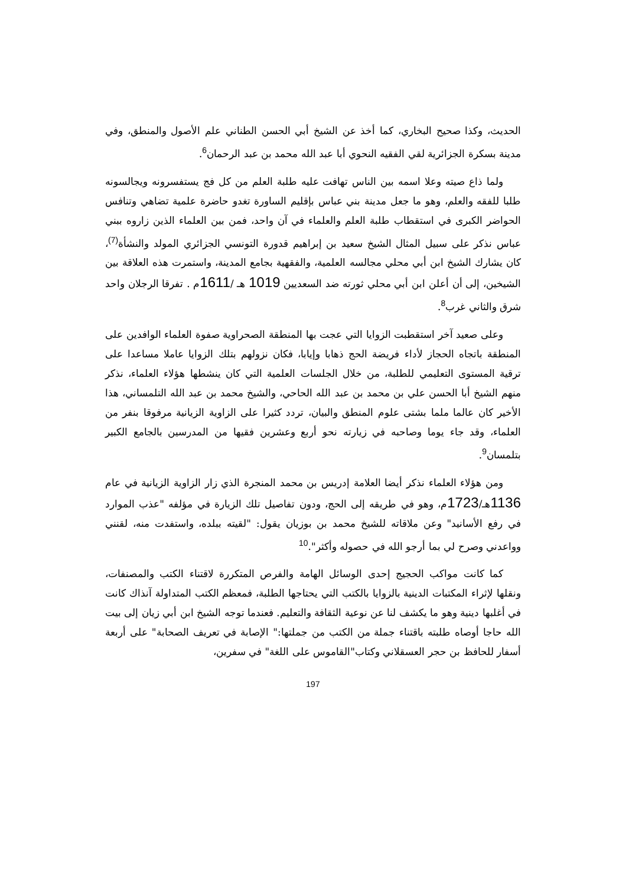الحديث، وكذا صحيح البخاري، كما أخذ عن الشيخ أبي الحسن الطناني علم الأصول والمنطق، وفي مدينة بسكرة الجزائرية لقي الفقيه النحوي أبا عبد الله محمد بن عبد الرحمان<sup>6</sup>.
ولما ذاع صيته وعلا اسمه بين الناس تهافت عليه طلبة العلم من كل فج يستفسرونه ويجالسونه طلبا للفقه والعلم، وهو ما جعل مدينة بني عباس بإقليم الساورة تغدو حاضرة علمية تضاهي وتنافس الحواضر الكبرى في استقطاب طلبة العلم والعلماء في آن واحد، فمن بين العلماء الذين زاروه ببني عباس نذكر على سبيل المثال الشيخ سعيد بن إبراهيم قدورة التونسي الجزائري المولد والنشأة<sup>(7)</sup>، كان يشارك الشيخ ابن أبي محلي مجالسه العلمية، والفقهية بجامع المدينة، واستمرت هذه العلاقة بين الشيخين، إلى أن أعلن ابن أبي محلي ثورته ضد السعديين 1019 هـ /1611م . تفرقا الرجلان واحد شرق والثاني غرب<sup>8</sup>.
وعلى صعيد آخر استقطبت الزوايا التي عجت بها المنطقة الصحراوية صفوة العلماء الوافدين على المنطقة باتجاه الحجاز لأداء فريضة الحج ذهابا وإيابا، فكان نزولهم بتلك الزوايا عاملا مساعدا على ترقية المستوى التعليمي للطلبة، من خلال الجلسات العلمية التي كان ينشطها هؤلاء العلماء، نذكر منهم الشيخ أبا الحسن علي بن محمد بن عبد الله الحاحي، والشيخ محمد بن عبد الله التلمساني، هذا الأخير كان عالما ملما بشتى علوم المنطق والبيان، تردد كثيرا على الزاوية الزيانية مرفوقا بنفر من العلماء، وقد جاء يوما وصاحبه في زيارته نحو أربع وعشرين فقيها من المدرسين بالجامع الكبير بتلمسان<sup>9</sup>.
ومن هؤلاء العلماء نذكر أيضا العلامة إدريس بن محمد المنجرة الذي زار الزاوية الزيانية في عام 1136هـ/1723م، وهو في طريقه إلى الحج، ودون تفاصيل تلك الزيارة في مؤلفه "عذب الموارد في رفع الأسانيد" وعن ملاقاته للشيخ محمد بن بوزيان يقول: "لقيته ببلده، واستفدت منه، لقنني وواعدني وصرح لي بما أرجو الله في حصوله وأكثر".<sup>10</sup>
كما كانت مواكب الحجيج إحدى الوسائل الهامة والفرص المتكررة لاقتناء الكتب والمصنفات، ونقلها لإثراء المكتبات الدينية بالزوايا بالكتب التي يحتاجها الطلبة، فمعظم الكتب المتداولة آنذاك كانت في أغلبها دينية وهو ما يكشف لنا عن نوعية الثقافة والتعليم. فعندما توجه الشيخ ابن أبي زيان إلى بيت الله حاجا أوصاه طلبته باقتناء جملة من الكتب من جملتها:" الإصابة في تعريف الصحابة" على أربعة أسفار للحافظ بن حجر العسقلاني وكتاب"القاموس على اللغة" في سفرين،
197